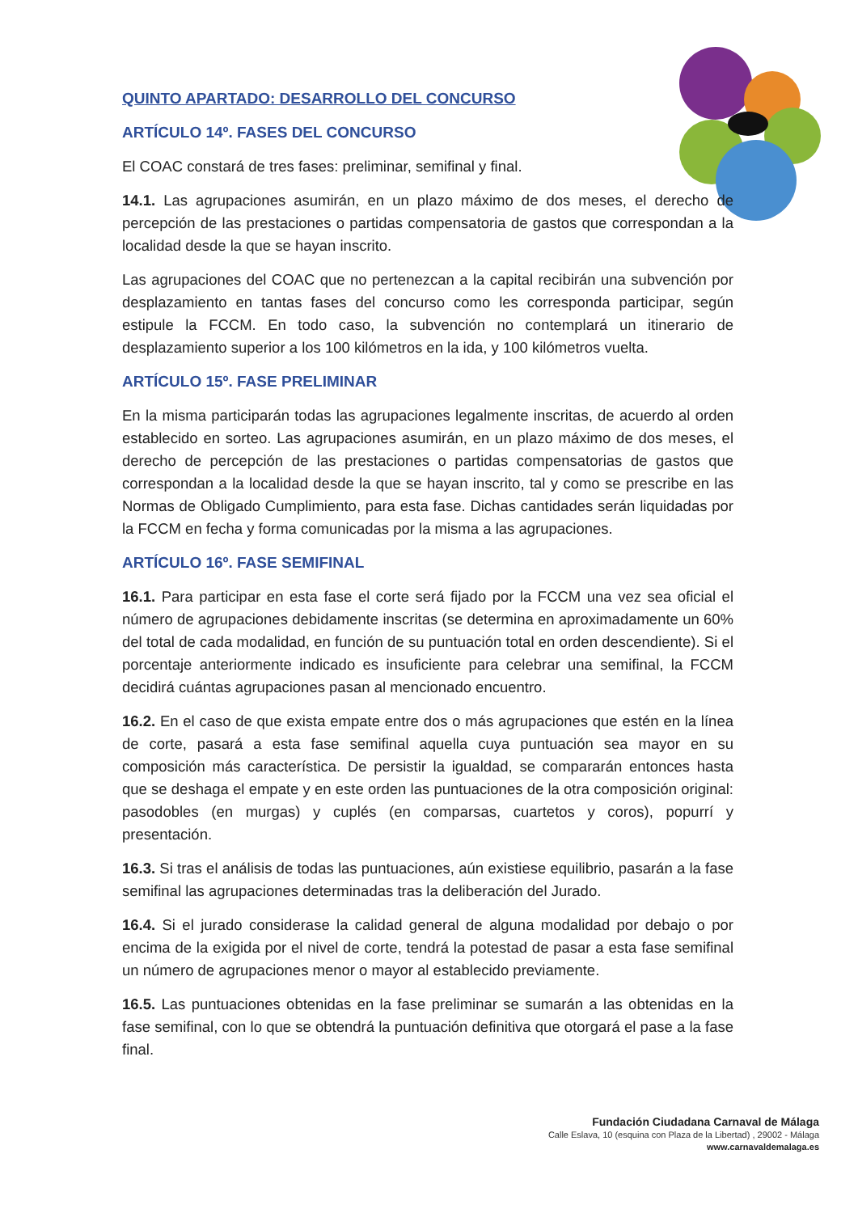QUINTO APARTADO: DESARROLLO DEL CONCURSO
ARTÍCULO 14º. FASES DEL CONCURSO
El COAC constará de tres fases: preliminar, semifinal y final.
14.1. Las agrupaciones asumirán, en un plazo máximo de dos meses, el derecho de percepción de las prestaciones o partidas compensatoria de gastos que correspondan a la localidad desde la que se hayan inscrito.
Las agrupaciones del COAC que no pertenezcan a la capital recibirán una subvención por desplazamiento en tantas fases del concurso como les corresponda participar, según estipule la FCCM. En todo caso, la subvención no contemplará un itinerario de desplazamiento superior a los 100 kilómetros en la ida, y 100 kilómetros vuelta.
ARTÍCULO 15º. FASE PRELIMINAR
En la misma participarán todas las agrupaciones legalmente inscritas, de acuerdo al orden establecido en sorteo. Las agrupaciones asumirán, en un plazo máximo de dos meses, el derecho de percepción de las prestaciones o partidas compensatorias de gastos que correspondan a la localidad desde la que se hayan inscrito, tal y como se prescribe en las Normas de Obligado Cumplimiento, para esta fase. Dichas cantidades serán liquidadas por la FCCM en fecha y forma comunicadas por la misma a las agrupaciones.
ARTÍCULO 16º. FASE SEMIFINAL
16.1. Para participar en esta fase el corte será fijado por la FCCM una vez sea oficial el número de agrupaciones debidamente inscritas (se determina en aproximadamente un 60% del total de cada modalidad, en función de su puntuación total en orden descendiente). Si el porcentaje anteriormente indicado es insuficiente para celebrar una semifinal, la FCCM decidirá cuántas agrupaciones pasan al mencionado encuentro.
16.2. En el caso de que exista empate entre dos o más agrupaciones que estén en la línea de corte, pasará a esta fase semifinal aquella cuya puntuación sea mayor en su composición más característica. De persistir la igualdad, se compararán entonces hasta que se deshaga el empate y en este orden las puntuaciones de la otra composición original: pasodobles (en murgas) y cuplés (en comparsas, cuartetos y coros), popurrí y presentación.
16.3. Si tras el análisis de todas las puntuaciones, aún existiese equilibrio, pasarán a la fase semifinal las agrupaciones determinadas tras la deliberación del Jurado.
16.4. Si el jurado considerase la calidad general de alguna modalidad por debajo o por encima de la exigida por el nivel de corte, tendrá la potestad de pasar a esta fase semifinal un número de agrupaciones menor o mayor al establecido previamente.
16.5. Las puntuaciones obtenidas en la fase preliminar se sumarán a las obtenidas en la fase semifinal, con lo que se obtendrá la puntuación definitiva que otorgará el pase a la fase final.
Fundación Ciudadana Carnaval de Málaga
Calle Eslava, 10 (esquina con Plaza de la Libertad) , 29002 - Málaga
www.carnavaldemalaga.es